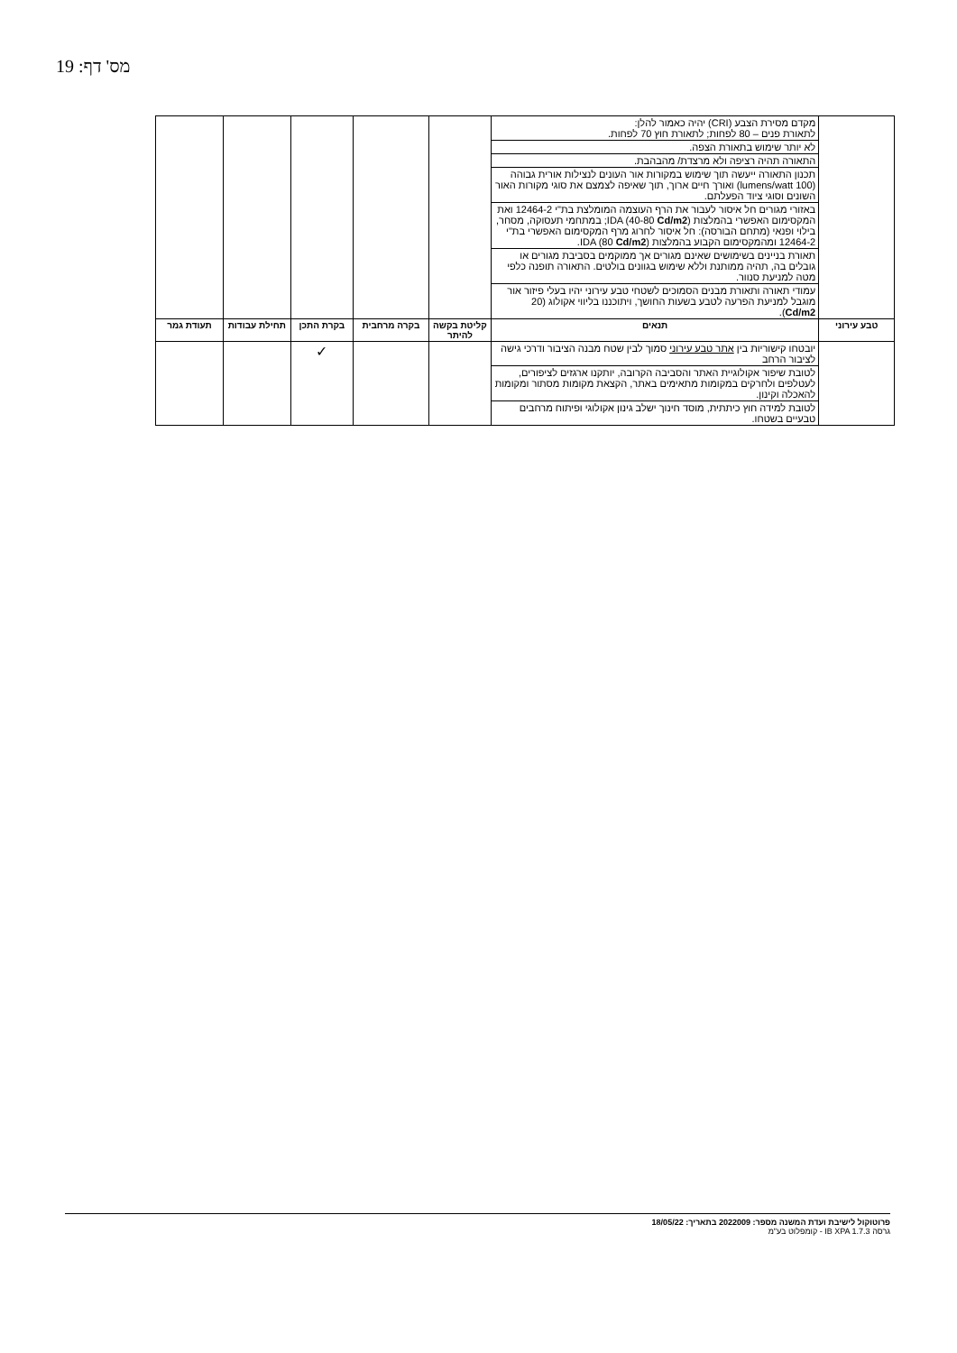מס' דף: 19
| | מקדם מסירת הצבע (CRI) יהיה כאמור להלן: לתאורת פנים – 80 לפחות; לתאורת חוץ 70 לפחות. לא יותר שימוש בתאורת הצפה. התאורה תהיה רציפה ולא מרצדת/ מהבהבת. תכנון התאורה ייעשה תוך שימוש במקורות אור העונים לנצילות אורית גבוהה (100 lumens/watt) ואורך חיים ארוך, תוך שאיפה לצמצם את סוגי מקורות האור השונים וסוגי ציוד הפעלתם. באזורי מגורים חל איסור לעבור את הרף העוצמה המומלצת בת"י 12464-2 ואת המקסימום האפשרי בהמלצות IDA (40-80 Cd/m2 ); במתחמי תעסוקה, מסחר, בילוי ופנאי (מתחם הבורסה): חל איסור לחרוג מרף המקסימום האפשרי בת"י 12464-2 ומהמקסימום הקבוע בהמלצות IDA (80 Cd/m2 ). תאורת בניינים בשימושים שאינם מגורים אך ממוקמים בסביבת מגורים או גובלים בה, תהיה ממותנת וללא שימוש בגוונים בולטים. התאורה תופנה כלפי מטה למניעת סנוור. עמודי תאורה ותאורת מבנים הסמוכים לשטחי טבע עירוני יהיו בעלי פיזור אור מוגבל למניעת הפרעה לטבע בשעות החושך, ויתוכננו בליווי אקולוג (20 Cd/m2 ). | | | | | |
| טבע עירוני | תנאים | קליטת בקשה להיתר | בקרה מרחבית | בקרת התכן | תחילת עבודות | תעודת גמר |
| | יובטחו קישוריות בין אתר טבע עירוני סמוך לבין שטח מבנה הציבור ודרכי גישה לציבור הרחב לטובת שיפור אקולוגיית האתר והסביבה הקרובה, יותקנו ארגזים לציפורים, לעטלפים ולחרקים במקומות מתאימים באתר, הקצאת מקומות מסתור ומקומות להאכלה וקינון. לטובת למידה חוץ כיתתית, מוסד חינוך ישלב גינון אקולוגי ופיתוח מרחבים טבעיים בשטחו. | | | ✓ | | |
פרוטוקול לישיבת ועדת המשנה מספר: 2022009 בתאריך: 18/05/22
גרסה IB XPA 1.7.3 - קומפלוט בע"מ